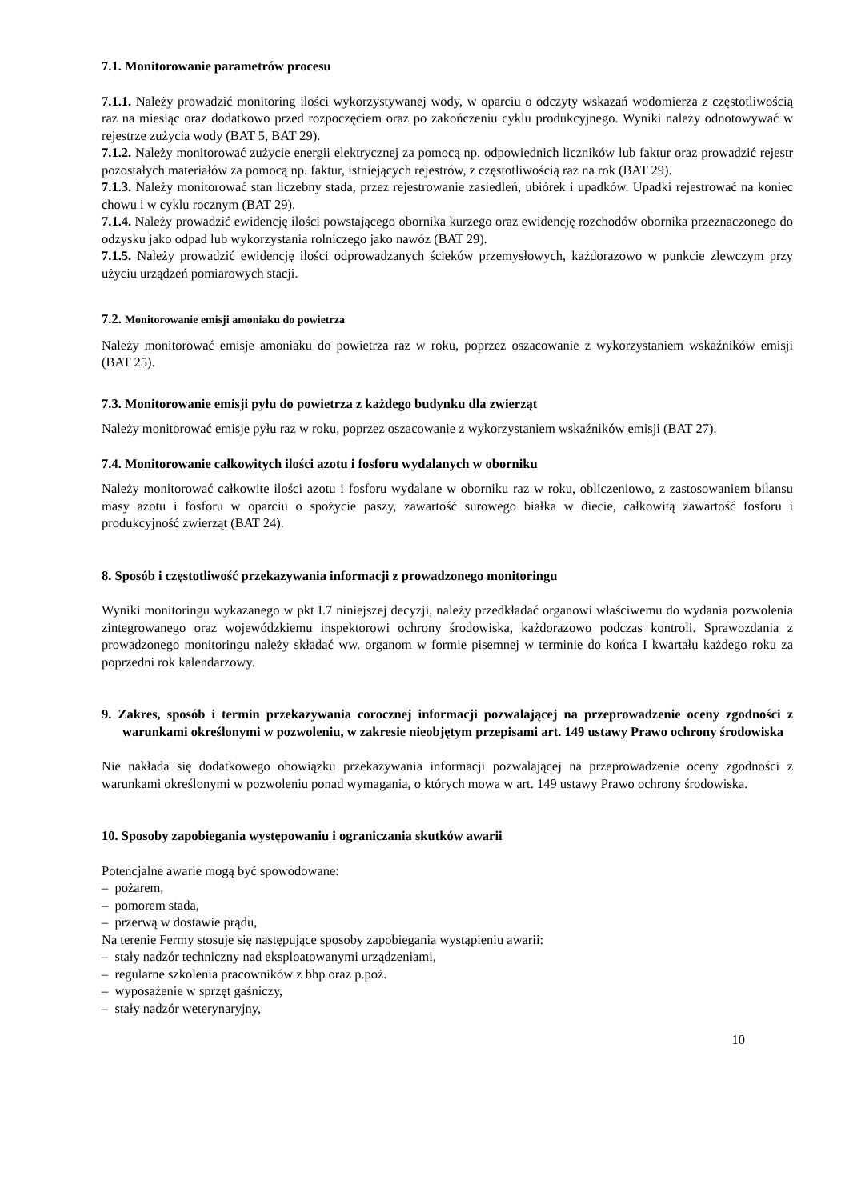7.1. Monitorowanie parametrów procesu
7.1.1. Należy prowadzić monitoring ilości wykorzystywanej wody, w oparciu o odczyty wskazań wodomierza z częstotliwością raz na miesiąc oraz dodatkowo przed rozpoczęciem oraz po zakończeniu cyklu produkcyjnego. Wyniki należy odnotowywać w rejestrze zużycia wody (BAT 5, BAT 29).
7.1.2. Należy monitorować zużycie energii elektrycznej za pomocą np. odpowiednich liczników lub faktur oraz prowadzić rejestr pozostałych materiałów za pomocą np. faktur, istniejących rejestrów, z częstotliwością raz na rok (BAT 29).
7.1.3. Należy monitorować stan liczebny stada, przez rejestrowanie zasiedleń, ubiórek i upadków. Upadki rejestrować na koniec chowu i w cyklu rocznym (BAT 29).
7.1.4. Należy prowadzić ewidencję ilości powstającego obornika kurzego oraz ewidencję rozchodów obornika przeznaczonego do odzysku jako odpad lub wykorzystania rolniczego jako nawóz (BAT 29).
7.1.5. Należy prowadzić ewidencję ilości odprowadzanych ścieków przemysłowych, każdorazowo w punkcie zlewczym przy użyciu urządzeń pomiarowych stacji.
7.2. Monitorowanie emisji amoniaku do powietrza
Należy monitorować emisje amoniaku do powietrza raz w roku, poprzez oszacowanie z wykorzystaniem wskaźników emisji (BAT 25).
7.3. Monitorowanie emisji pyłu do powietrza z każdego budynku dla zwierząt
Należy monitorować emisje pyłu raz w roku, poprzez oszacowanie z wykorzystaniem wskaźników emisji (BAT 27).
7.4. Monitorowanie całkowitych ilości azotu i fosforu wydalanych w oborniku
Należy monitorować całkowite ilości azotu i fosforu wydalane w oborniku raz w roku, obliczeniowo, z zastosowaniem bilansu masy azotu i fosforu w oparciu o spożycie paszy, zawartość surowego białka w diecie, całkowitą zawartość fosforu i produkcyjność zwierząt (BAT 24).
8. Sposób i częstotliwość przekazywania informacji z prowadzonego monitoringu
Wyniki monitoringu wykazanego w pkt I.7 niniejszej decyzji, należy przedkładać organowi właściwemu do wydania pozwolenia zintegrowanego oraz wojewódzkiemu inspektorowi ochrony środowiska, każdorazowo podczas kontroli. Sprawozdania z prowadzonego monitoringu należy składać ww. organom w formie pisemnej w terminie do końca I kwartału każdego roku za poprzedni rok kalendarzowy.
9. Zakres, sposób i termin przekazywania corocznej informacji pozwalającej na przeprowadzenie oceny zgodności z warunkami określonymi w pozwoleniu, w zakresie nieobjętym przepisami art. 149 ustawy Prawo ochrony środowiska
Nie nakłada się dodatkowego obowiązku przekazywania informacji pozwalającej na przeprowadzenie oceny zgodności z warunkami określonymi w pozwoleniu ponad wymagania, o których mowa w art. 149 ustawy Prawo ochrony środowiska.
10. Sposoby zapobiegania występowaniu i ograniczania skutków awarii
Potencjalne awarie mogą być spowodowane:
– pożarem,
– pomorem stada,
– przerwą w dostawie prądu,
Na terenie Fermy stosuje się następujące sposoby zapobiegania wystąpieniu awarii:
– stały nadzór techniczny nad eksploatowanymi urządzeniami,
– regularne szkolenia pracowników z bhp oraz p.poż.
– wyposażenie w sprzęt gaśniczy,
– stały nadzór weterynaryjny,
10